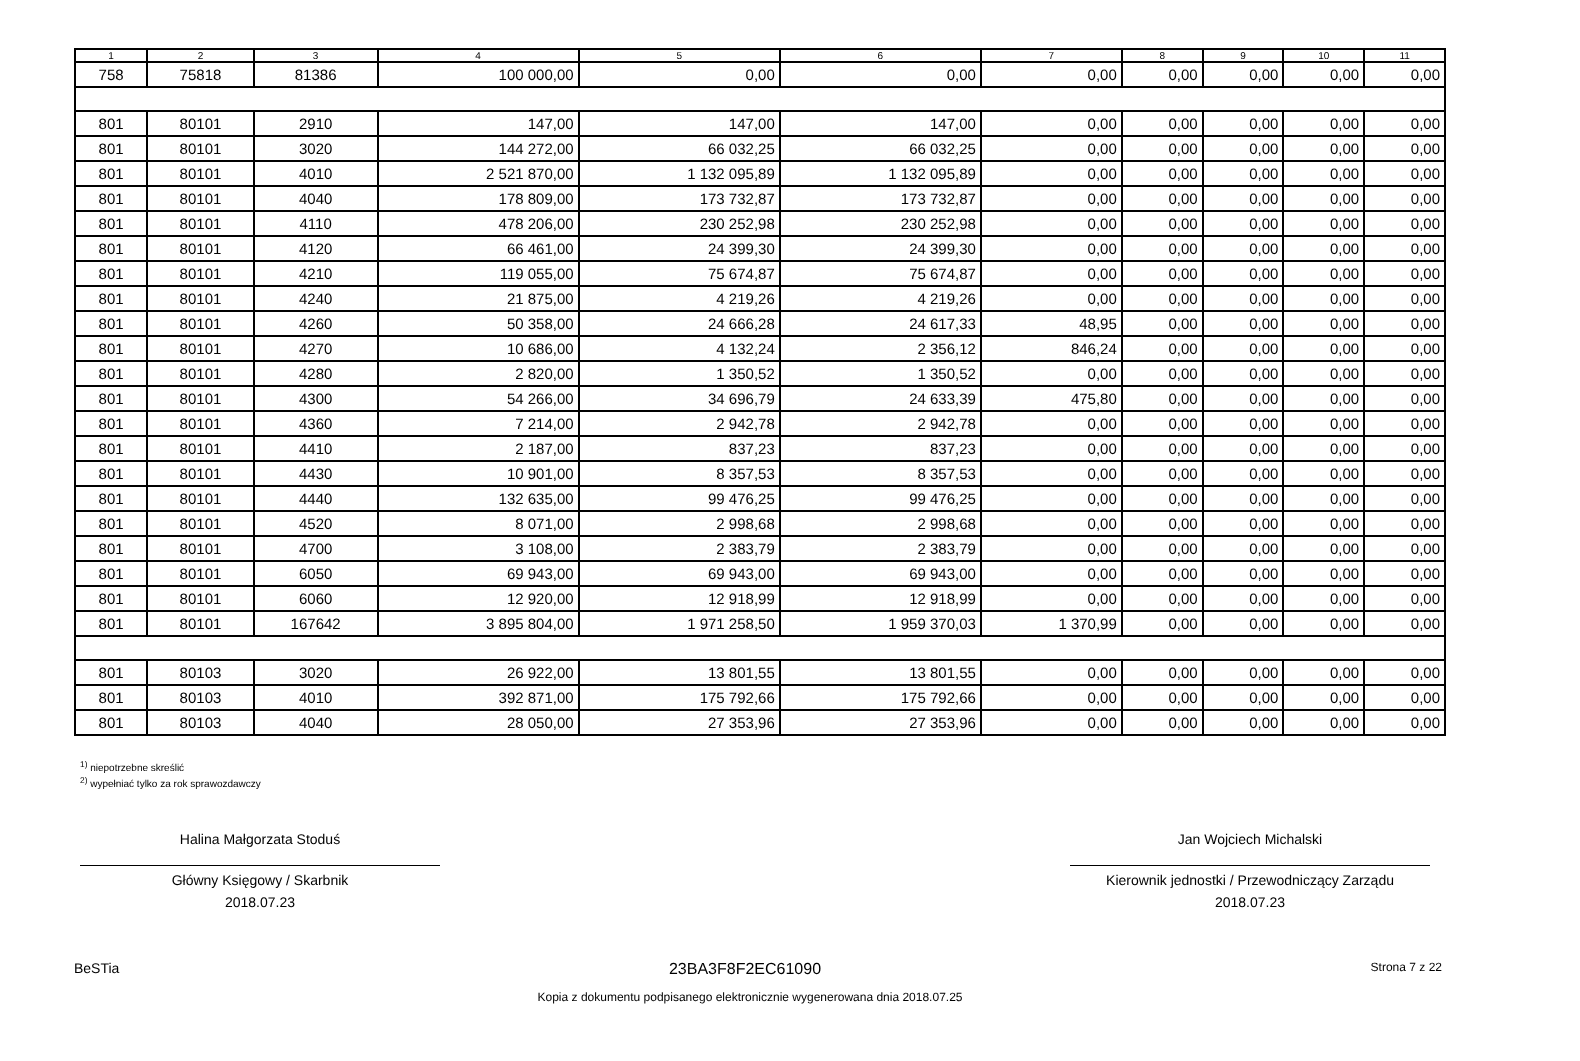| 1 | 2 | 3 | 4 | 5 | 6 | 7 | 8 | 9 | 10 | 11 |
| --- | --- | --- | --- | --- | --- | --- | --- | --- | --- | --- |
| 758 | 75818 | 81386 | 100 000,00 | 0,00 | 0,00 | 0,00 | 0,00 | 0,00 | 0,00 | 0,00 |
| 801 | 80101 | 2910 | 147,00 | 147,00 | 147,00 | 0,00 | 0,00 | 0,00 | 0,00 | 0,00 |
| 801 | 80101 | 3020 | 144 272,00 | 66 032,25 | 66 032,25 | 0,00 | 0,00 | 0,00 | 0,00 | 0,00 |
| 801 | 80101 | 4010 | 2 521 870,00 | 1 132 095,89 | 1 132 095,89 | 0,00 | 0,00 | 0,00 | 0,00 | 0,00 |
| 801 | 80101 | 4040 | 178 809,00 | 173 732,87 | 173 732,87 | 0,00 | 0,00 | 0,00 | 0,00 | 0,00 |
| 801 | 80101 | 4110 | 478 206,00 | 230 252,98 | 230 252,98 | 0,00 | 0,00 | 0,00 | 0,00 | 0,00 |
| 801 | 80101 | 4120 | 66 461,00 | 24 399,30 | 24 399,30 | 0,00 | 0,00 | 0,00 | 0,00 | 0,00 |
| 801 | 80101 | 4210 | 119 055,00 | 75 674,87 | 75 674,87 | 0,00 | 0,00 | 0,00 | 0,00 | 0,00 |
| 801 | 80101 | 4240 | 21 875,00 | 4 219,26 | 4 219,26 | 0,00 | 0,00 | 0,00 | 0,00 | 0,00 |
| 801 | 80101 | 4260 | 50 358,00 | 24 666,28 | 24 617,33 | 48,95 | 0,00 | 0,00 | 0,00 | 0,00 |
| 801 | 80101 | 4270 | 10 686,00 | 4 132,24 | 2 356,12 | 846,24 | 0,00 | 0,00 | 0,00 | 0,00 |
| 801 | 80101 | 4280 | 2 820,00 | 1 350,52 | 1 350,52 | 0,00 | 0,00 | 0,00 | 0,00 | 0,00 |
| 801 | 80101 | 4300 | 54 266,00 | 34 696,79 | 24 633,39 | 475,80 | 0,00 | 0,00 | 0,00 | 0,00 |
| 801 | 80101 | 4360 | 7 214,00 | 2 942,78 | 2 942,78 | 0,00 | 0,00 | 0,00 | 0,00 | 0,00 |
| 801 | 80101 | 4410 | 2 187,00 | 837,23 | 837,23 | 0,00 | 0,00 | 0,00 | 0,00 | 0,00 |
| 801 | 80101 | 4430 | 10 901,00 | 8 357,53 | 8 357,53 | 0,00 | 0,00 | 0,00 | 0,00 | 0,00 |
| 801 | 80101 | 4440 | 132 635,00 | 99 476,25 | 99 476,25 | 0,00 | 0,00 | 0,00 | 0,00 | 0,00 |
| 801 | 80101 | 4520 | 8 071,00 | 2 998,68 | 2 998,68 | 0,00 | 0,00 | 0,00 | 0,00 | 0,00 |
| 801 | 80101 | 4700 | 3 108,00 | 2 383,79 | 2 383,79 | 0,00 | 0,00 | 0,00 | 0,00 | 0,00 |
| 801 | 80101 | 6050 | 69 943,00 | 69 943,00 | 69 943,00 | 0,00 | 0,00 | 0,00 | 0,00 | 0,00 |
| 801 | 80101 | 6060 | 12 920,00 | 12 918,99 | 12 918,99 | 0,00 | 0,00 | 0,00 | 0,00 | 0,00 |
| 801 | 80101 | 167642 | 3 895 804,00 | 1 971 258,50 | 1 959 370,03 | 1 370,99 | 0,00 | 0,00 | 0,00 | 0,00 |
| 801 | 80103 | 3020 | 26 922,00 | 13 801,55 | 13 801,55 | 0,00 | 0,00 | 0,00 | 0,00 | 0,00 |
| 801 | 80103 | 4010 | 392 871,00 | 175 792,66 | 175 792,66 | 0,00 | 0,00 | 0,00 | 0,00 | 0,00 |
| 801 | 80103 | 4040 | 28 050,00 | 27 353,96 | 27 353,96 | 0,00 | 0,00 | 0,00 | 0,00 | 0,00 |
<sup>1)</sup> niepotrzebne skreślić
<sup>2)</sup> wypełniać tylko za rok sprawozdawczy
Halina Małgorzata Stoduś
Główny Księgowy / Skarbnik
2018.07.23
Jan Wojciech Michalski
Kierownik jednostki / Przewodniczący Zarządu
2018.07.23
BeSTia 23BA3F8F2EC61090 Strona 7 z 22
Kopia z dokumentu podpisanego elektronicznie wygenerowana dnia 2018.07.25